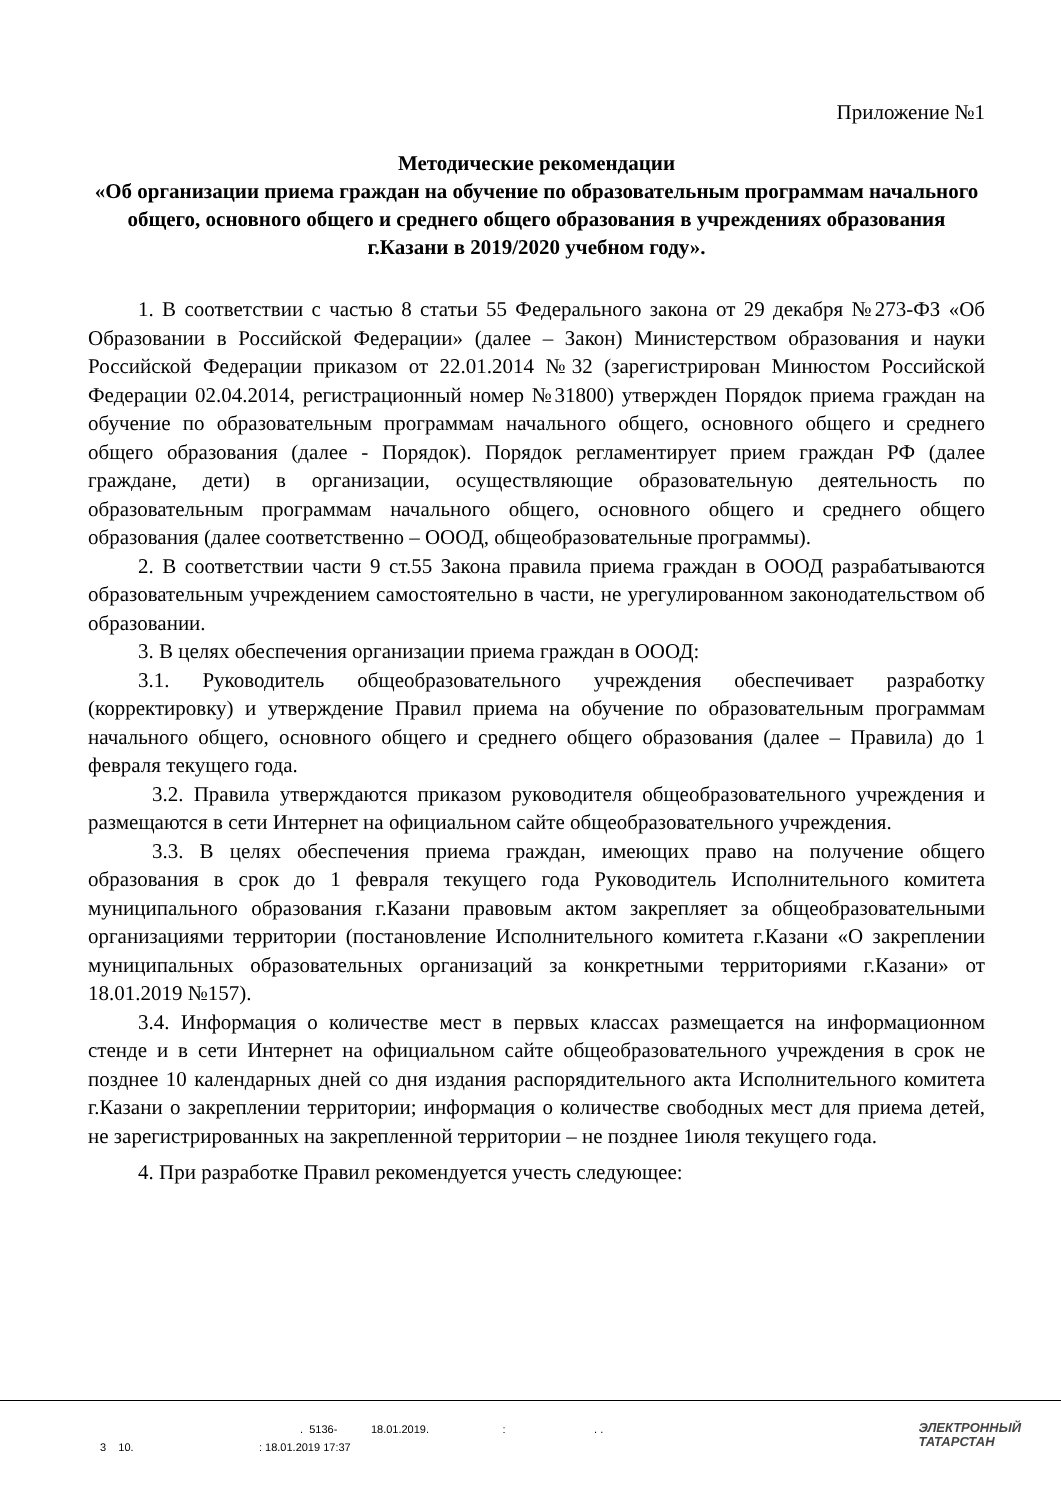Приложение №1
Методические рекомендации
«Об организации приема граждан на обучение по образовательным программам начального общего, основного общего и среднего общего образования в учреждениях образования г.Казани в 2019/2020 учебном году».
1. В соответствии с частью 8 статьи 55 Федерального закона от 29 декабря №273-ФЗ «Об Образовании в Российской Федерации» (далее – Закон) Министерством образования и науки Российской Федерации приказом от 22.01.2014 №32 (зарегистрирован Минюстом Российской Федерации 02.04.2014, регистрационный номер №31800) утвержден Порядок приема граждан на обучение по образовательным программам начального общего, основного общего и среднего общего образования (далее - Порядок). Порядок регламентирует прием граждан РФ (далее граждане, дети) в организации, осуществляющие образовательную деятельность по образовательным программам начального общего, основного общего и среднего общего образования (далее соответственно – ОООД, общеобразовательные программы).
2. В соответствии части 9 ст.55 Закона правила приема граждан в ОООД разрабатываются образовательным учреждением самостоятельно в части, не урегулированном законодательством об образовании.
3. В целях обеспечения организации приема граждан в ОООД:
3.1. Руководитель общеобразовательного учреждения обеспечивает разработку (корректировку) и утверждение Правил приема на обучение по образовательным программам начального общего, основного общего и среднего общего образования (далее – Правила) до 1 февраля текущего года.
3.2. Правила утверждаются приказом руководителя общеобразовательного учреждения и размещаются в сети Интернет на официальном сайте общеобразовательного учреждения.
3.3. В целях обеспечения приема граждан, имеющих право на получение общего образования в срок до 1 февраля текущего года Руководитель Исполнительного комитета муниципального образования г.Казани правовым актом закрепляет за общеобразовательными организациями территории (постановление Исполнительного комитета г.Казани «О закреплении муниципальных образовательных организаций за конкретными территориями г.Казани» от 18.01.2019 №157).
3.4. Информация о количестве мест в первых классах размещается на информационном стенде и в сети Интернет на официальном сайте общеобразовательного учреждения в срок не позднее 10 календарных дней со дня издания распорядительного акта Исполнительного комитета г.Казани о закреплении территории; информация о количестве свободных мест для приема детей, не зарегистрированных на закрепленной территории – не позднее 1июля текущего года.
4. При разработке Правил рекомендуется учесть следующее:
. 5136- 18.01.2019. : . .
3 10. : 18.01.2019 17:37
ЭЛЕКТРОННЫЙ
ТАТАРСТАН